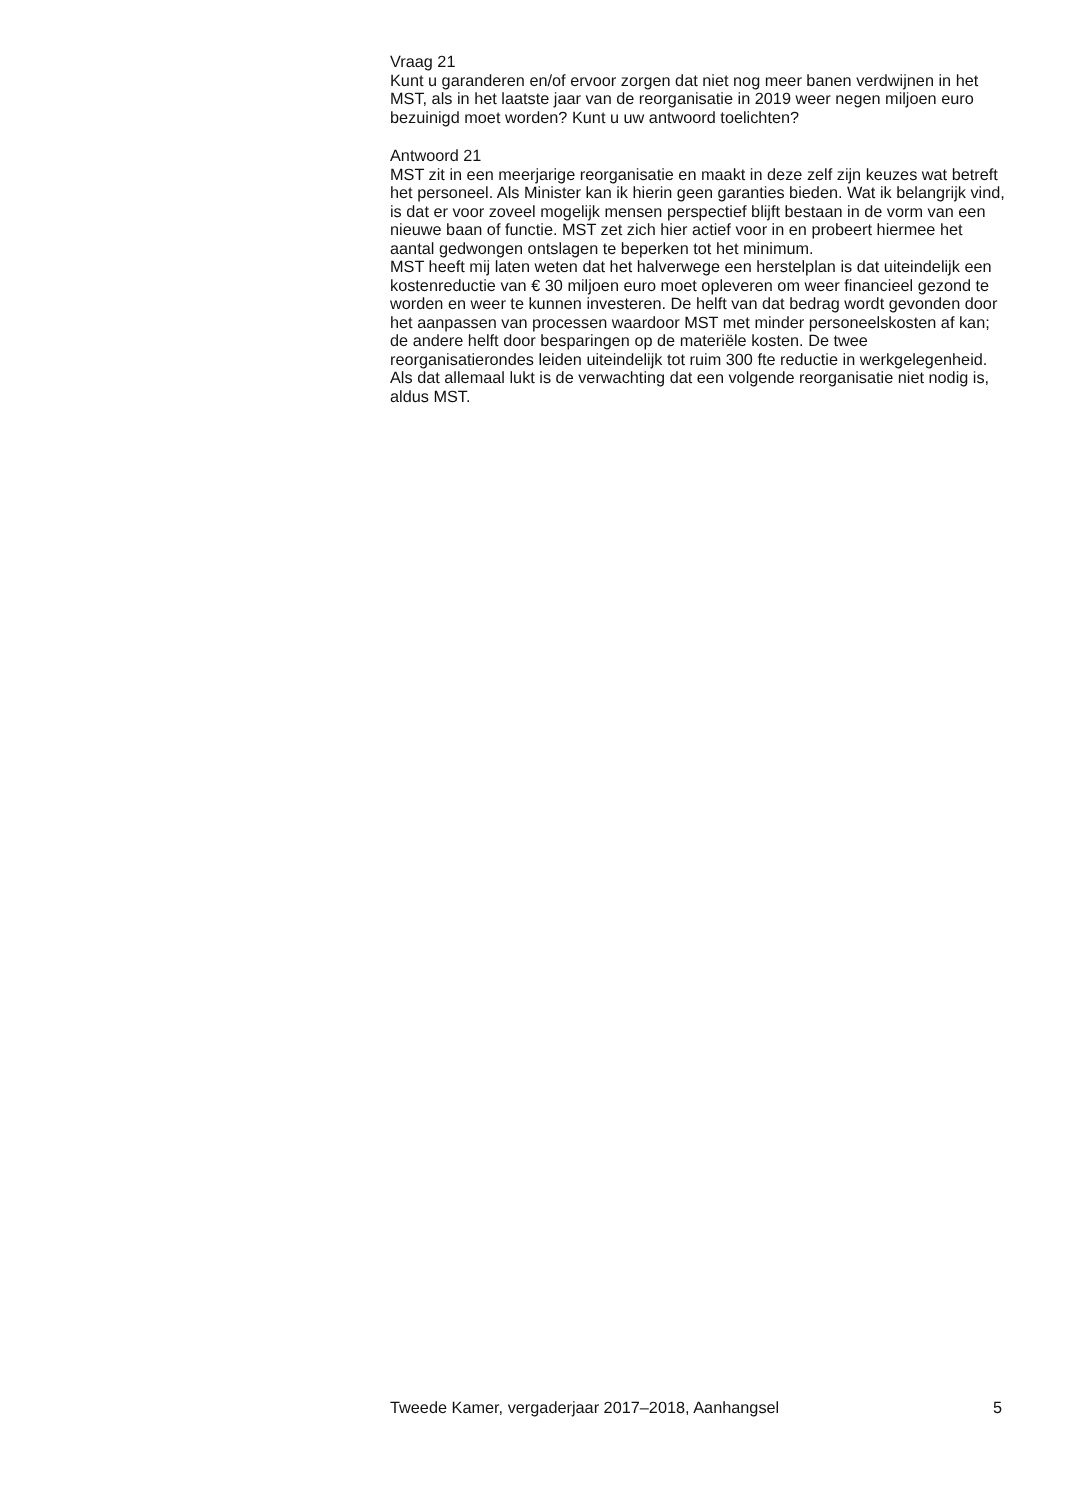Vraag 21
Kunt u garanderen en/of ervoor zorgen dat niet nog meer banen verdwijnen in het MST, als in het laatste jaar van de reorganisatie in 2019 weer negen miljoen euro bezuinigd moet worden? Kunt u uw antwoord toelichten?
Antwoord 21
MST zit in een meerjarige reorganisatie en maakt in deze zelf zijn keuzes wat betreft het personeel. Als Minister kan ik hierin geen garanties bieden. Wat ik belangrijk vind, is dat er voor zoveel mogelijk mensen perspectief blijft bestaan in de vorm van een nieuwe baan of functie. MST zet zich hier actief voor in en probeert hiermee het aantal gedwongen ontslagen te beperken tot het minimum.
MST heeft mij laten weten dat het halverwege een herstelplan is dat uiteindelijk een kostenreductie van € 30 miljoen euro moet opleveren om weer financieel gezond te worden en weer te kunnen investeren. De helft van dat bedrag wordt gevonden door het aanpassen van processen waardoor MST met minder personeelskosten af kan; de andere helft door besparingen op de materiële kosten. De twee reorganisatierondes leiden uiteindelijk tot ruim 300 fte reductie in werkgelegenheid. Als dat allemaal lukt is de verwachting dat een volgende reorganisatie niet nodig is, aldus MST.
Tweede Kamer, vergaderjaar 2017–2018, Aanhangsel 5